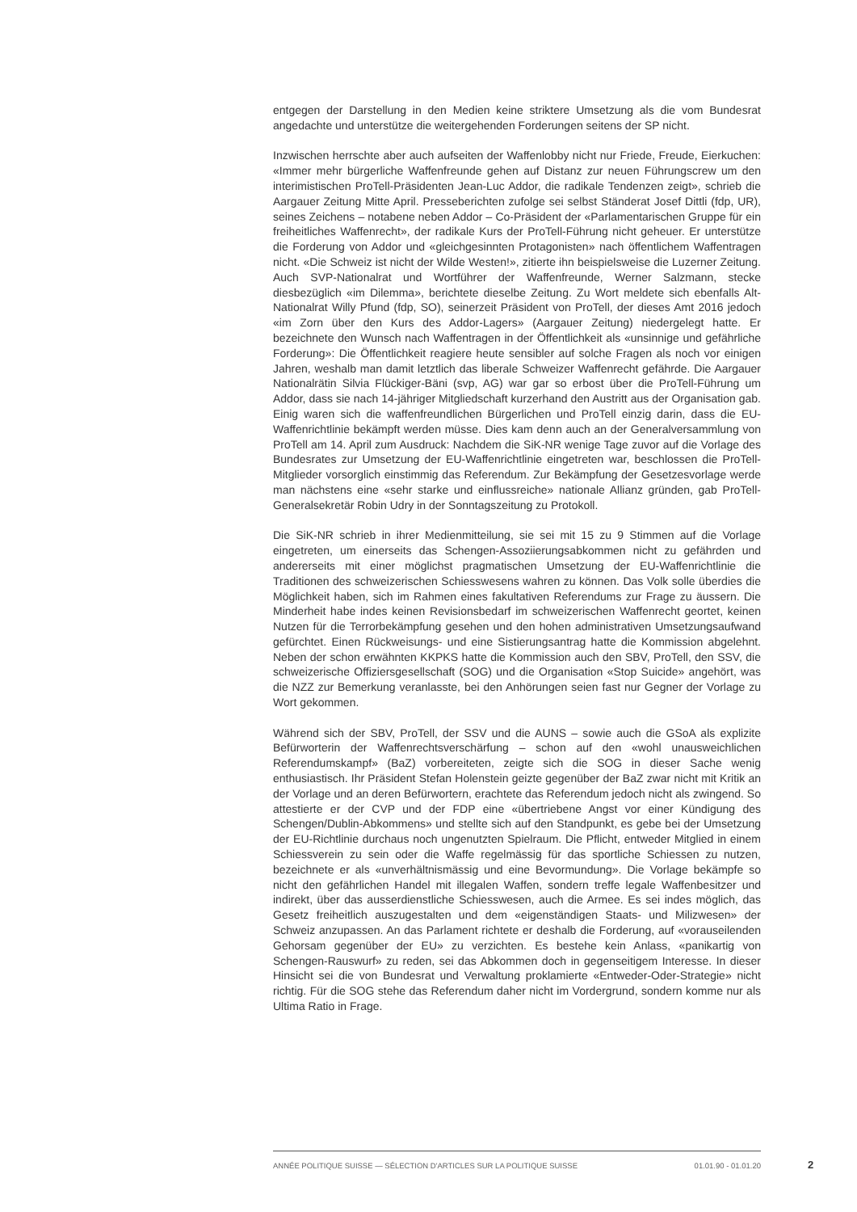entgegen der Darstellung in den Medien keine striktere Umsetzung als die vom Bundesrat angedachte und unterstütze die weitergehenden Forderungen seitens der SP nicht.
Inzwischen herrschte aber auch aufseiten der Waffenlobby nicht nur Friede, Freude, Eierkuchen: «Immer mehr bürgerliche Waffenfreunde gehen auf Distanz zur neuen Führungscrew um den interimistischen ProTell-Präsidenten Jean-Luc Addor, die radikale Tendenzen zeigt», schrieb die Aargauer Zeitung Mitte April. Presseberichten zufolge sei selbst Ständerat Josef Dittli (fdp, UR), seines Zeichens – notabene neben Addor – Co-Präsident der «Parlamentarischen Gruppe für ein freiheitliches Waffenrecht», der radikale Kurs der ProTell-Führung nicht geheuer. Er unterstütze die Forderung von Addor und «gleichgesinnten Protagonisten» nach öffentlichem Waffentragen nicht. «Die Schweiz ist nicht der Wilde Westen!», zitierte ihn beispielsweise die Luzerner Zeitung. Auch SVP-Nationalrat und Wortführer der Waffenfreunde, Werner Salzmann, stecke diesbezüglich «im Dilemma», berichtete dieselbe Zeitung. Zu Wort meldete sich ebenfalls Alt-Nationalrat Willy Pfund (fdp, SO), seinerzeit Präsident von ProTell, der dieses Amt 2016 jedoch «im Zorn über den Kurs des Addor-Lagers» (Aargauer Zeitung) niedergelegt hatte. Er bezeichnete den Wunsch nach Waffentragen in der Öffentlichkeit als «unsinnige und gefährliche Forderung»: Die Öffentlichkeit reagiere heute sensibler auf solche Fragen als noch vor einigen Jahren, weshalb man damit letztlich das liberale Schweizer Waffenrecht gefährde. Die Aargauer Nationalrätin Silvia Flückiger-Bäni (svp, AG) war gar so erbost über die ProTell-Führung um Addor, dass sie nach 14-jähriger Mitgliedschaft kurzerhand den Austritt aus der Organisation gab. Einig waren sich die waffenfreundlichen Bürgerlichen und ProTell einzig darin, dass die EU-Waffenrichtlinie bekämpft werden müsse. Dies kam denn auch an der Generalversammlung von ProTell am 14. April zum Ausdruck: Nachdem die SiK-NR wenige Tage zuvor auf die Vorlage des Bundesrates zur Umsetzung der EU-Waffenrichtlinie eingetreten war, beschlossen die ProTell-Mitglieder vorsorglich einstimmig das Referendum. Zur Bekämpfung der Gesetzesvorlage werde man nächstens eine «sehr starke und einflussreiche» nationale Allianz gründen, gab ProTell-Generalsekretär Robin Udry in der Sonntagszeitung zu Protokoll.
Die SiK-NR schrieb in ihrer Medienmitteilung, sie sei mit 15 zu 9 Stimmen auf die Vorlage eingetreten, um einerseits das Schengen-Assoziierungsabkommen nicht zu gefährden und andererseits mit einer möglichst pragmatischen Umsetzung der EU-Waffenrichtlinie die Traditionen des schweizerischen Schiesswesens wahren zu können. Das Volk solle überdies die Möglichkeit haben, sich im Rahmen eines fakultativen Referendums zur Frage zu äussern. Die Minderheit habe indes keinen Revisionsbedarf im schweizerischen Waffenrecht geortet, keinen Nutzen für die Terrorbekämpfung gesehen und den hohen administrativen Umsetzungsaufwand gefürchtet. Einen Rückweisungs- und eine Sistierungsantrag hatte die Kommission abgelehnt. Neben der schon erwähnten KKPKS hatte die Kommission auch den SBV, ProTell, den SSV, die schweizerische Offiziersgesellschaft (SOG) und die Organisation «Stop Suicide» angehört, was die NZZ zur Bemerkung veranlasste, bei den Anhörungen seien fast nur Gegner der Vorlage zu Wort gekommen.
Während sich der SBV, ProTell, der SSV und die AUNS – sowie auch die GSoA als explizite Befürworterin der Waffenrechtsverschärfung – schon auf den «wohl unausweichlichen Referendumskampf» (BaZ) vorbereiteten, zeigte sich die SOG in dieser Sache wenig enthusiastisch. Ihr Präsident Stefan Holenstein geizte gegenüber der BaZ zwar nicht mit Kritik an der Vorlage und an deren Befürwortern, erachtete das Referendum jedoch nicht als zwingend. So attestierte er der CVP und der FDP eine «übertriebene Angst vor einer Kündigung des Schengen/Dublin-Abkommens» und stellte sich auf den Standpunkt, es gebe bei der Umsetzung der EU-Richtlinie durchaus noch ungenutzten Spielraum. Die Pflicht, entweder Mitglied in einem Schiessverein zu sein oder die Waffe regelmässig für das sportliche Schiessen zu nutzen, bezeichnete er als «unverhältnismässig und eine Bevormundung». Die Vorlage bekämpfe so nicht den gefährlichen Handel mit illegalen Waffen, sondern treffe legale Waffenbesitzer und indirekt, über das ausserdienstliche Schiesswesen, auch die Armee. Es sei indes möglich, das Gesetz freiheitlich auszugestalten und dem «eigenständigen Staats- und Milizwesen» der Schweiz anzupassen. An das Parlament richtete er deshalb die Forderung, auf «vorauseilenden Gehorsam gegenüber der EU» zu verzichten. Es bestehe kein Anlass, «panikartig von Schengen-Rauswurf» zu reden, sei das Abkommen doch in gegenseitigem Interesse. In dieser Hinsicht sei die von Bundesrat und Verwaltung proklamierte «Entweder-Oder-Strategie» nicht richtig. Für die SOG stehe das Referendum daher nicht im Vordergrund, sondern komme nur als Ultima Ratio in Frage.
ANNÉE POLITIQUE SUISSE — SÉLECTION D'ARTICLES SUR LA POLITIQUE SUISSE 01.01.90 - 01.01.20
2